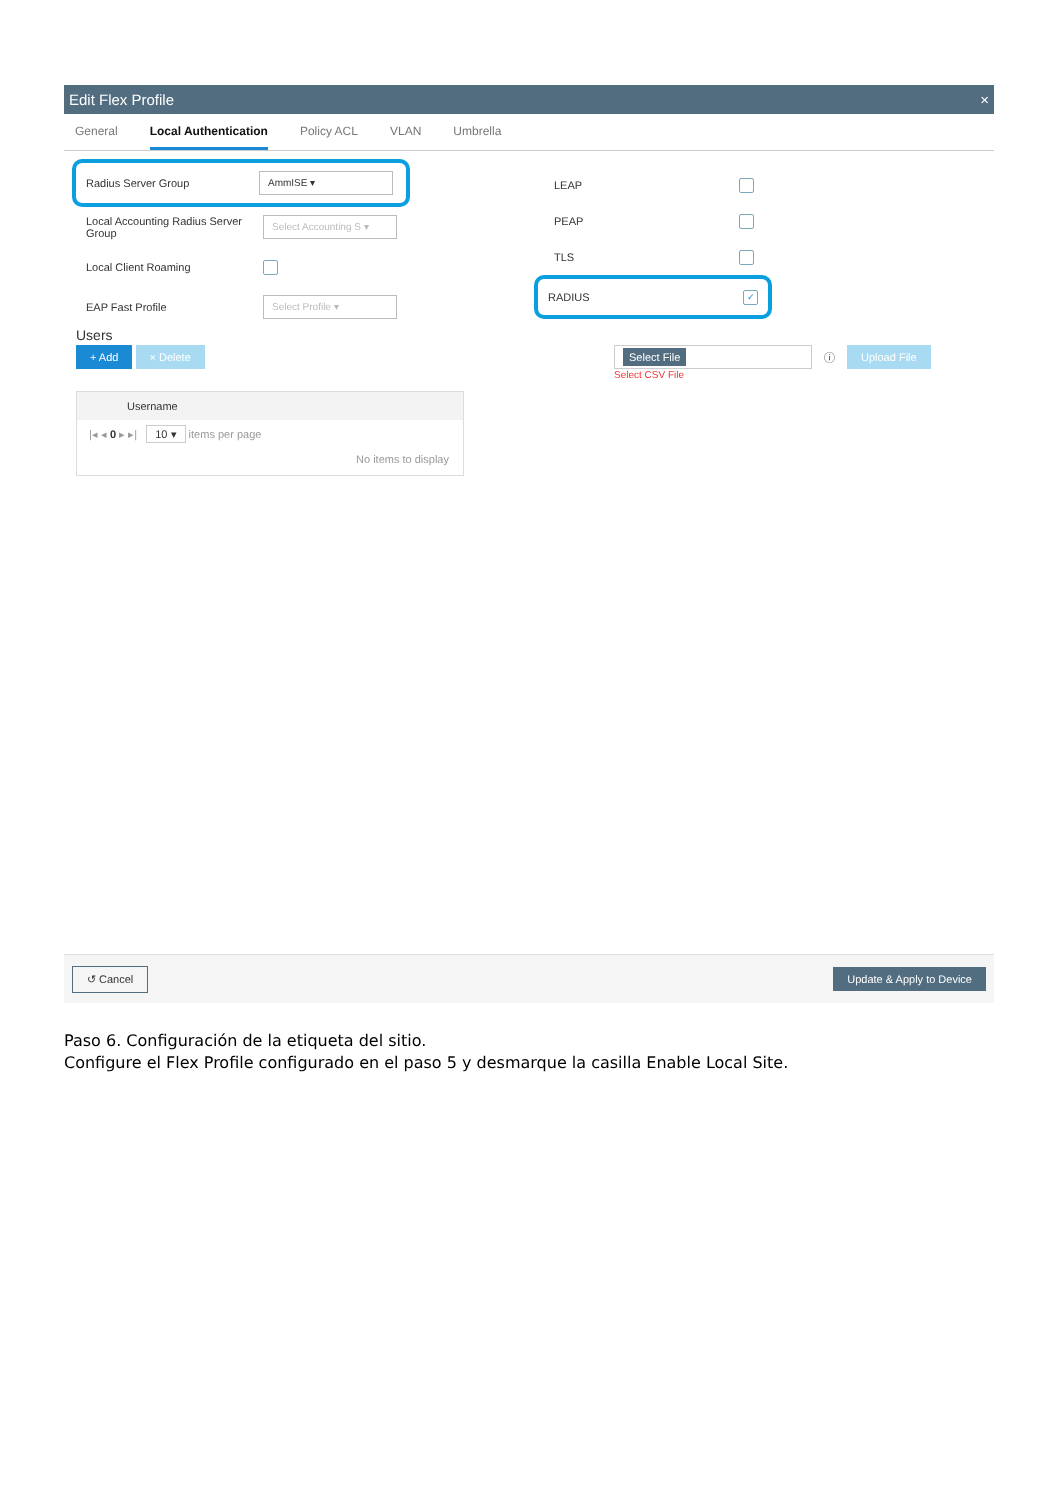Edit Flex Profile ×
General Local Authentication Policy ACL VLAN Umbrella
Radius Server Group AmmISE ▾
Local Accounting Radius Server Group Select Accounting S ▾
Local Client Roaming
EAP Fast Profile Select Profile ▾
Users
+ Add × Delete
Username
|◂ ◂ 0 ▸ ▸| 10 ▾ items per page
No items to display
LEAP
PEAP
TLS
RADIUS ✓
Select File ⓘ Upload File
Select CSV File
↺ Cancel Update & Apply to Device
Paso 6. Configuración de la etiqueta del sitio.
Configure el Flex Profile configurado en el paso 5 y desmarque la casilla Enable Local Site.